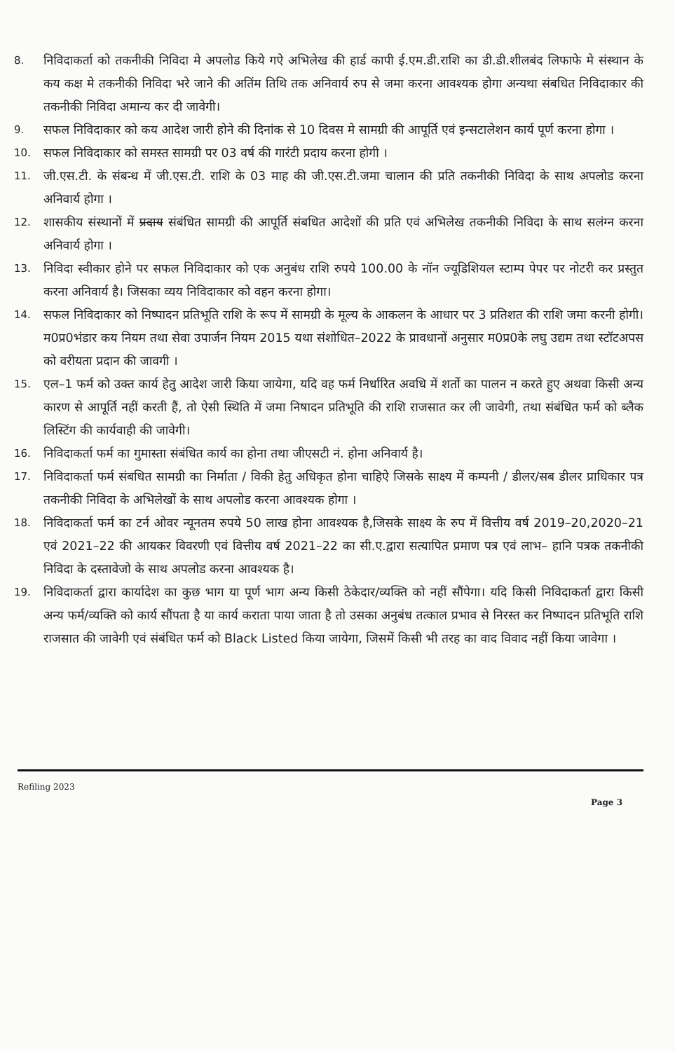8.
निविदाकर्ता को तकनीकी निविदा मे अपलोड किये गऐ अभिलेख की हार्ड कापी ई.एम.डी.राशि का डी.डी.शीलबंद लिफाफे मे संस्थान के कय कक्ष मे तकनीकी निविदा भरे जाने की अतिंम तिथि तक अनिवार्य रुप से जमा करना आवश्यक होगा अन्यथा संबधित निविदाकार की तकनीकी निविदा अमान्य कर दी जावेगी।
9.
सफल निविदाकार को कय आदेश जारी होने की दिनांक से 10 दिवस मे सामग्री की आपूर्ति एवं इन्सटालेशन कार्य पूर्ण करना होगा ।
10.
सफल निविदाकार को समस्त सामग्री पर 03 वर्ष की गारंटी प्रदाय करना होगी ।
11.
जी.एस.टी. के संबन्ध में जी.एस.टी. राशि के 03 माह की जी.एस.टी.जमा चालान की प्रति तकनीकी निविदा के साथ अपलोड करना अनिवार्य होगा ।
12.
शासकीय संस्थानों में प्रदाय संबंधित सामग्री की आपूर्ति संबधित आदेशों की प्रति एवं अभिलेख तकनीकी निविदा के साथ सलंग्न करना अनिवार्य होगा ।
13.
निविदा स्वीकार होने पर सफल निविदाकार को एक अनुबंध राशि रुपये 100.00 के नॉन ज्यूडिशियल स्टाम्प पेपर पर नोटरी कर प्रस्तुत करना अनिवार्य है। जिसका व्यय निविदाकार को वहन करना होगा।
14.
सफल निविदाकार को निष्पादन प्रतिभूति राशि के रूप में सामग्री के मूल्य के आकलन के आधार पर 3 प्रतिशत की राशि जमा करनी होगी। म0प्र0भंडार कय नियम तथा सेवा उपार्जन नियम 2015 यथा संशोधित–2022 के प्रावधानों अनुसार म0प्र0के लघु उद्यम तथा स्टॉटअपस को वरीयता प्रदान की जावगी ।
15.
एल–1 फर्म को उक्त कार्य हेतु आदेश जारी किया जायेगा, यदि वह फर्म निर्धारित अवधि में शर्तो का पालन न करते हुए अथवा किसी अन्य कारण से आपूर्ति नहीं करती हैं, तो ऐसी स्थिति में जमा निषादन प्रतिभूति की राशि राजसात कर ली जावेगी, तथा संबंधित फर्म को ब्लैक लिस्टिंग की कार्यवाही की जावेगी।
16.
निविदाकर्ता फर्म का गुमास्ता संबंधित कार्य का होना तथा जीएसटी नं. होना अनिवार्य है।
17.
निविदाकर्ता फर्म संबधित सामग्री का निर्माता / विकी हेतु अधिकृत होना चाहिऐ जिसके साक्ष्य में कम्पनी / डीलर/सब डीलर प्राधिकार पत्र तकनीकी निविदा के अभिलेखों के साथ अपलोड करना आवश्यक होगा ।
18.
निविदाकर्ता फर्म का टर्न ओवर न्यूनतम रुपये 50 लाख होना आवश्यक है,जिसके साक्ष्य के रुप में वित्तीय वर्ष 2019–20,2020–21 एवं 2021–22 की आयकर विवरणी एवं वित्तीय वर्ष 2021–22 का सी.ए.द्वारा सत्यापित प्रमाण पत्र एवं लाभ– हानि पत्रक तकनीकी निविदा के दस्तावेजो के साथ अपलोड करना आवश्यक है।
19.
निविदाकर्ता द्वारा कार्यादेश का कुछ भाग या पूर्ण भाग अन्य किसी ठेकेदार/व्यक्ति को नहीं सौंपेगा। यदि किसी निविदाकर्ता द्वारा किसी अन्य फर्म/व्यक्ति को कार्य सौंपता है या कार्य कराता पाया जाता है तो उसका अनुबंध तत्काल प्रभाव से निरस्त कर निष्पादन प्रतिभूति राशि राजसात की जावेगी एवं संबंधित फर्म को Black Listed किया जायेगा, जिसमें किसी भी तरह का वाद विवाद नहीं किया जावेगा ।
Refiling 2023 Page 3